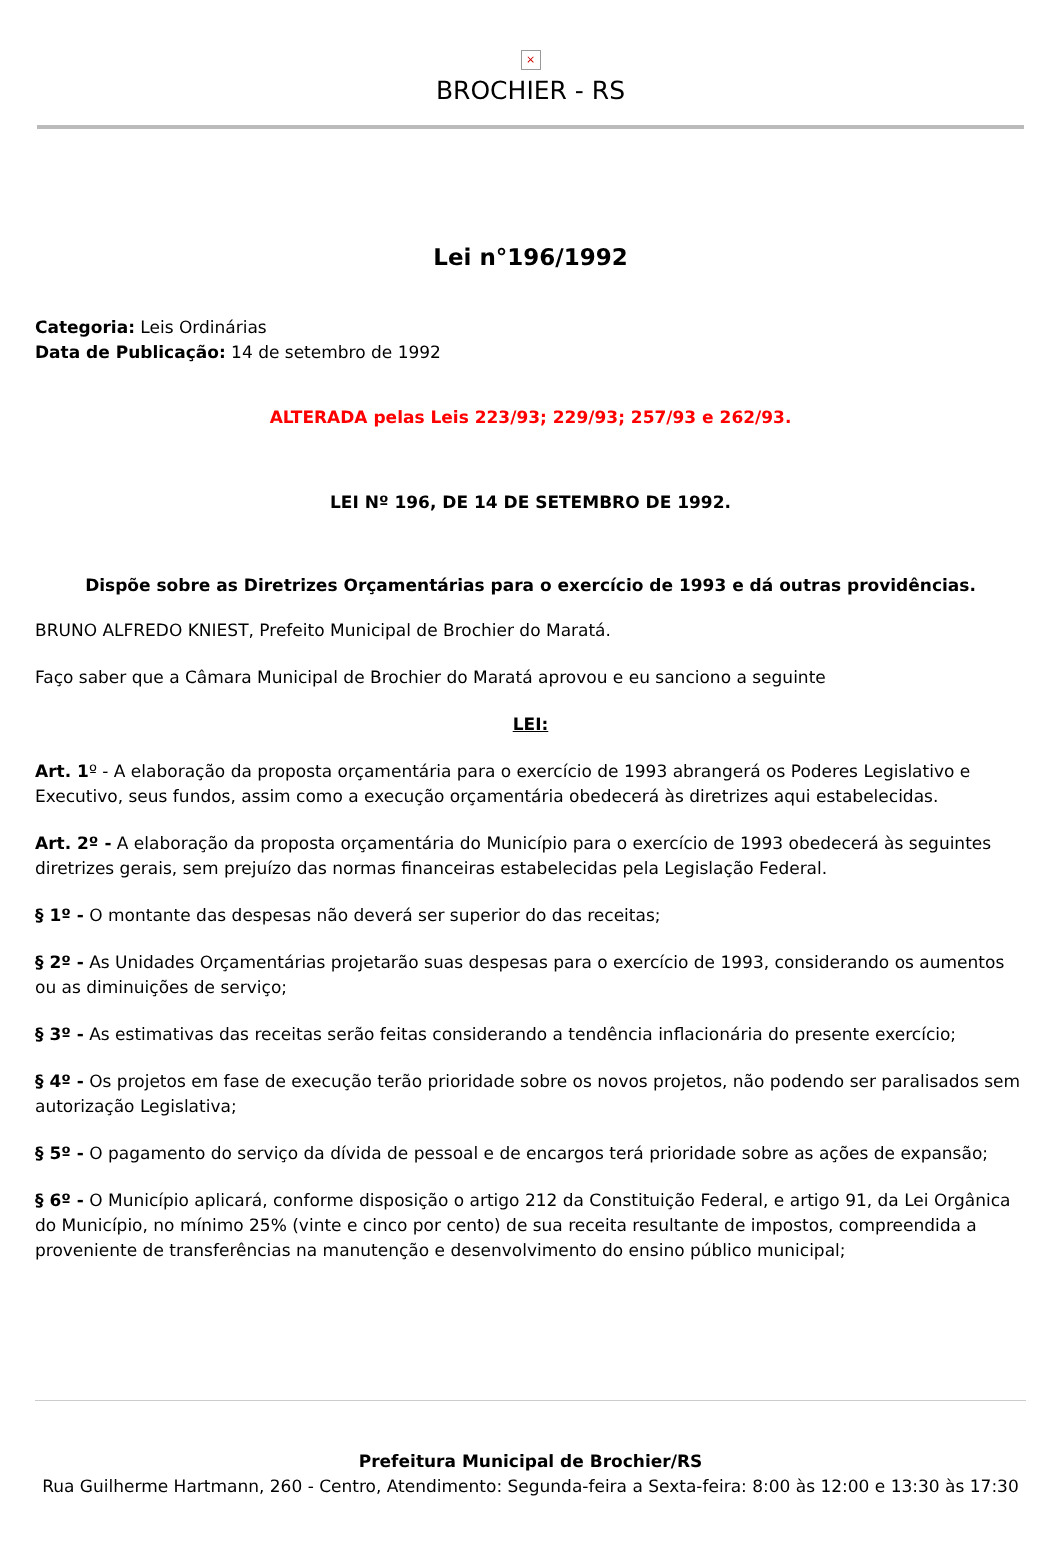×
BROCHIER - RS
Lei n°196/1992
Categoria: Leis Ordinárias
Data de Publicação: 14 de setembro de 1992
ALTERADA pelas Leis 223/93; 229/93; 257/93 e 262/93.
LEI Nº 196, DE 14 DE SETEMBRO DE 1992.
Dispõe sobre as Diretrizes Orçamentárias para o exercício de 1993 e dá outras providências.
BRUNO ALFREDO KNIEST, Prefeito Municipal de Brochier do Maratá.
Faço saber que a Câmara Municipal de Brochier do Maratá aprovou e eu sanciono a seguinte
LEI:
Art. 1º - A elaboração da proposta orçamentária para o exercício de 1993 abrangerá os Poderes Legislativo e Executivo, seus fundos, assim como a execução orçamentária obedecerá às diretrizes aqui estabelecidas.
Art. 2º - A elaboração da proposta orçamentária do Município para o exercício de 1993 obedecerá às seguintes diretrizes gerais, sem prejuízo das normas financeiras estabelecidas pela Legislação Federal.
§ 1º - O montante das despesas não deverá ser superior do das receitas;
§ 2º - As Unidades Orçamentárias projetarão suas despesas para o exercício de 1993, considerando os aumentos ou as diminuições de serviço;
§ 3º - As estimativas das receitas serão feitas considerando a tendência inflacionária do presente exercício;
§ 4º - Os projetos em fase de execução terão prioridade sobre os novos projetos, não podendo ser paralisados sem autorização Legislativa;
§ 5º - O pagamento do serviço da dívida de pessoal e de encargos terá prioridade sobre as ações de expansão;
§ 6º - O Município aplicará, conforme disposição o artigo 212 da Constituição Federal, e artigo 91, da Lei Orgânica do Município, no mínimo 25% (vinte e cinco por cento) de sua receita resultante de impostos, compreendida a proveniente de transferências na manutenção e desenvolvimento do ensino público municipal;
Prefeitura Municipal de Brochier/RS
Rua Guilherme Hartmann, 260 - Centro, Atendimento: Segunda-feira a Sexta-feira: 8:00 às 12:00 e 13:30 às 17:30